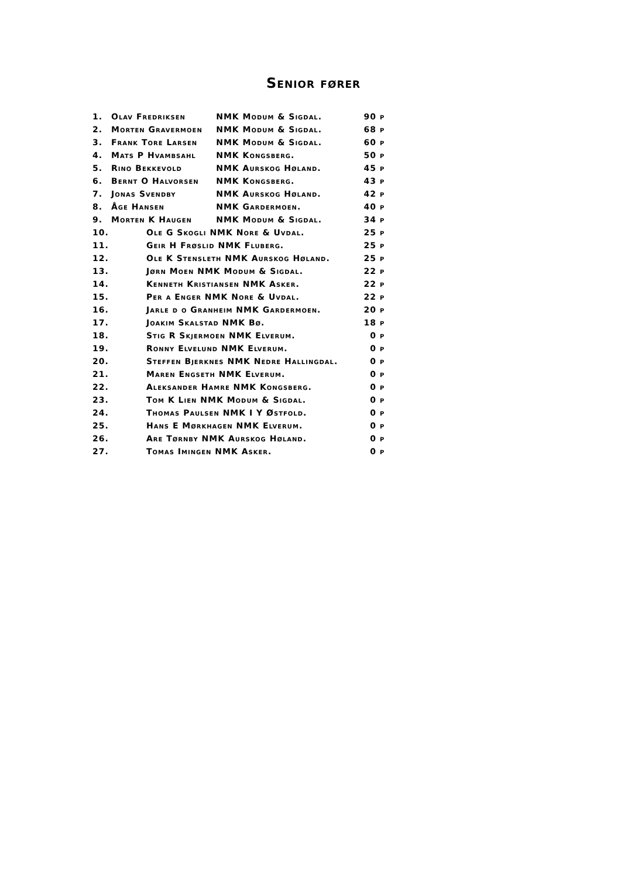Senior fører
| 1. | Olav Fredriksen | NMK Modum & Sigdal. | 90 p |
| 2. | Morten Gravermoen | NMK Modum & Sigdal. | 68 p |
| 3. | Frank Tore Larsen | NMK Modum & Sigdal. | 60 p |
| 4. | Mats P Hvambsahl | NMK Kongsberg. | 50 p |
| 5. | Rino Bekkevold | NMK Aurskog Høland. | 45 p |
| 6. | Bernt O Halvorsen | NMK Kongsberg. | 43 p |
| 7. | Jonas Svendby | NMK Aurskog Høland. | 42 p |
| 8. | Åge Hansen | NMK Gardermoen. | 40 p |
| 9. | Morten K Haugen | NMK Modum & Sigdal. | 34 p |
| 10. | Ole G Skogli NMK Nore & Uvdal. | | 25 p |
| 11. | Geir H Frøslid NMK Fluberg. | | 25 p |
| 12. | Ole K Stensleth NMK Aurskog Høland. | | 25 p |
| 13. | Jørn Moen NMK Modum & Sigdal. | | 22 p |
| 14. | Kenneth Kristiansen NMK Asker. | | 22 p |
| 15. | Per a Enger NMK Nore & Uvdal. | | 22 p |
| 16. | Jarle d o Granheim NMK Gardermoen. | | 20 p |
| 17. | Joakim Skalstad NMK Bø. | | 18 p |
| 18. | Stig R Skjermoen NMK Elverum. | | 0 p |
| 19. | Ronny Elvelund NMK Elverum. | | 0 p |
| 20. | Steffen Bjerknes NMK Nedre Hallingdal. | | 0 p |
| 21. | Maren Engseth NMK Elverum. | | 0 p |
| 22. | Aleksander Hamre NMK Kongsberg. | | 0 p |
| 23. | Tom K Lien NMK Modum & Sigdal. | | 0 p |
| 24. | Thomas Paulsen NMK I Y Østfold. | | 0 p |
| 25. | Hans E Mørkhagen NMK Elverum. | | 0 p |
| 26. | Are Tørnby NMK Aurskog Høland. | | 0 p |
| 27. | Tomas Imingen NMK Asker. | | 0 p |